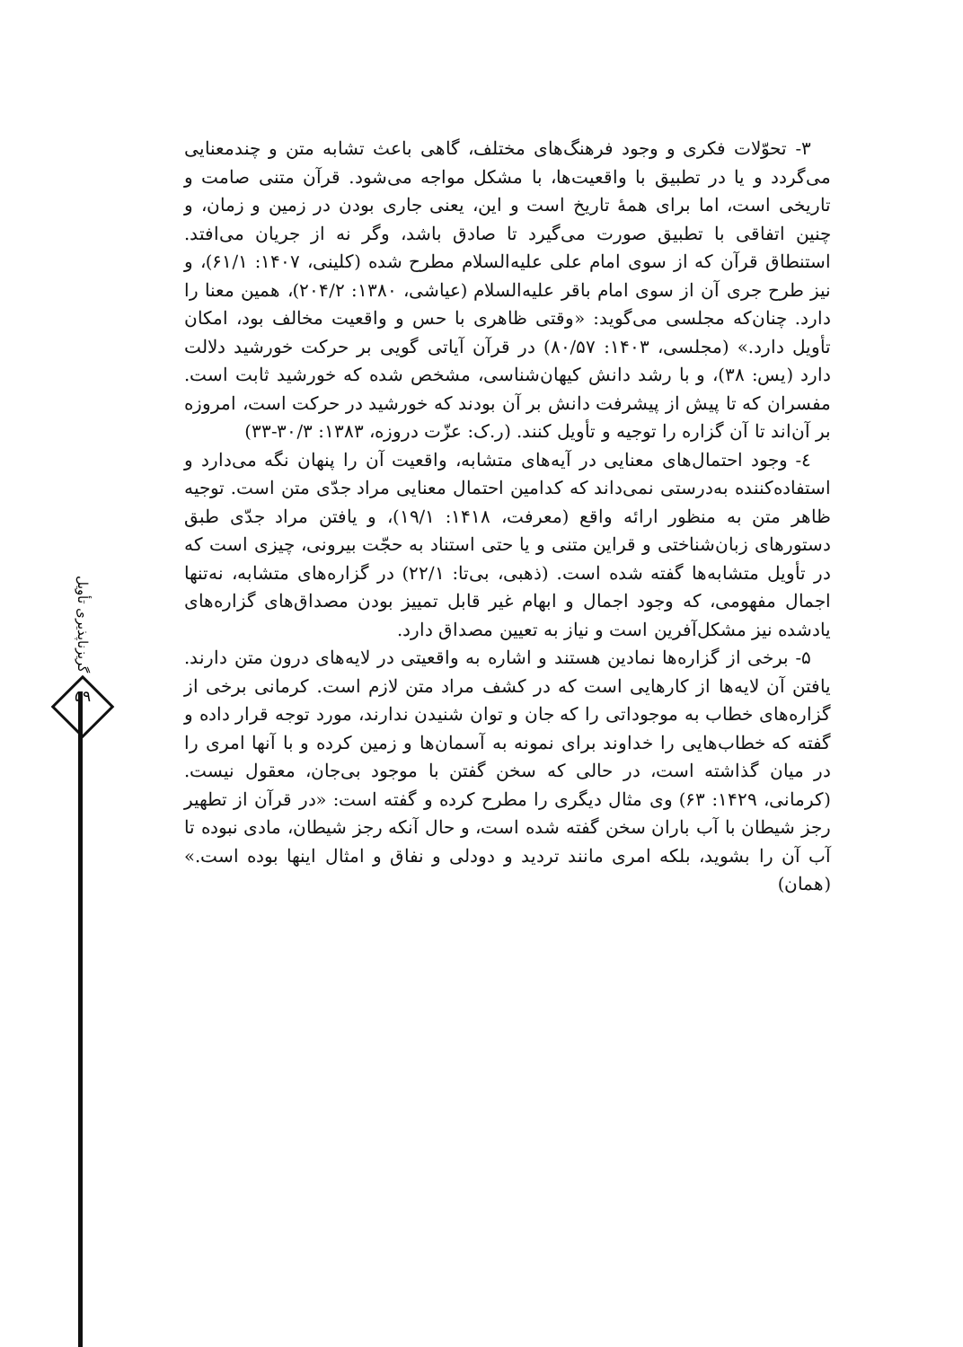۳- تحوّلات فکری و وجود فرهنگ‌های مختلف، گاهی باعث تشابه متن و چندمعنایی می‌گردد و یا در تطبیق با واقعیت‌ها، با مشکل مواجه می‌شود. قرآن متنی صامت و تاریخی است، اما برای همهٔ تاریخ است و این، یعنی جاری بودن در زمین و زمان، و چنین اتفاقی با تطبیق صورت می‌گیرد تا صادق باشد، وگر نه از جریان می‌افتد. استنطاق قرآن که از سوی امام علی علیه‌السلام مطرح شده (کلینی، ۱۴۰۷: ۶۱/۱)، و نیز طرح جری آن از سوی امام باقر علیه‌السلام (عیاشی، ۱۳۸۰: ۲۰۴/۲)، همین معنا را دارد. چنان‌که مجلسی می‌گوید: «وقتی ظاهری با حس و واقعیت مخالف بود، امکان تأویل دارد.» (مجلسی، ۱۴۰۳: ۸۰/۵۷) در قرآن آیاتی گویی بر حرکت خورشید دلالت دارد (یس: ۳۸)، و با رشد دانش کیهان‌شناسی، مشخص شده که خورشید ثابت است. مفسران که تا پیش از پیشرفت دانش بر آن بودند که خورشید در حرکت است، امروزه بر آن‌اند تا آن گزاره را توجیه و تأویل کنند. (ر.ک: عزّت دروزه، ۱۳۸۳: ۳۰/۳-۳۳)
٤- وجود احتمال‌های معنایی در آیه‌های متشابه، واقعیت آن را پنهان نگه می‌دارد و استفاده‌کننده به‌درستی نمی‌داند که کدامین احتمال معنایی مراد جدّی متن است. توجیه ظاهر متن به منظور ارائه واقع (معرفت، ۱۴۱۸: ۱۹/۱)، و یافتن مراد جدّی طبق دستورهای زبان‌شناختی و قراین متنی و یا حتی استناد به حجّت بیرونی، چیزی است که در تأویل متشابه‌ها گفته شده است. (ذهبی، بی‌تا: ۲۲/۱) در گزاره‌های متشابه، نه‌تنها اجمال مفهومی، که وجود اجمال و ابهام غیر قابل تمییز بودن مصداق‌های گزاره‌های یادشده نیز مشکل‌آفرین است و نیاز به تعیین مصداق دارد.
۵- برخی از گزاره‌ها نمادین هستند و اشاره به واقعیتی در لایه‌های درون متن دارند. یافتن آن لایه‌ها از کارهایی است که در کشف مراد متن لازم است. کرمانی برخی از گزاره‌های خطاب به موجوداتی را که جان و توان شنیدن ندارند، مورد توجه قرار داده و گفته که خطاب‌هایی را خداوند برای نمونه به آسمان‌ها و زمین کرده و با آنها امری را در میان گذاشته است، در حالی که سخن گفتن با موجود بی‌جان، معقول نیست. (کرمانی، ۱۴۲۹: ۶۳) وی مثال دیگری را مطرح کرده و گفته است: «در قرآن از تطهیر رجز شیطان با آب باران سخن گفته شده است، و حال آنکه رجز شیطان، مادی نبوده تا آب آن را بشوید، بلکه امری مانند تردید و دودلی و نفاق و امثال اینها بوده است.» (همان)
گریزناپذیری تأویل
۵۹